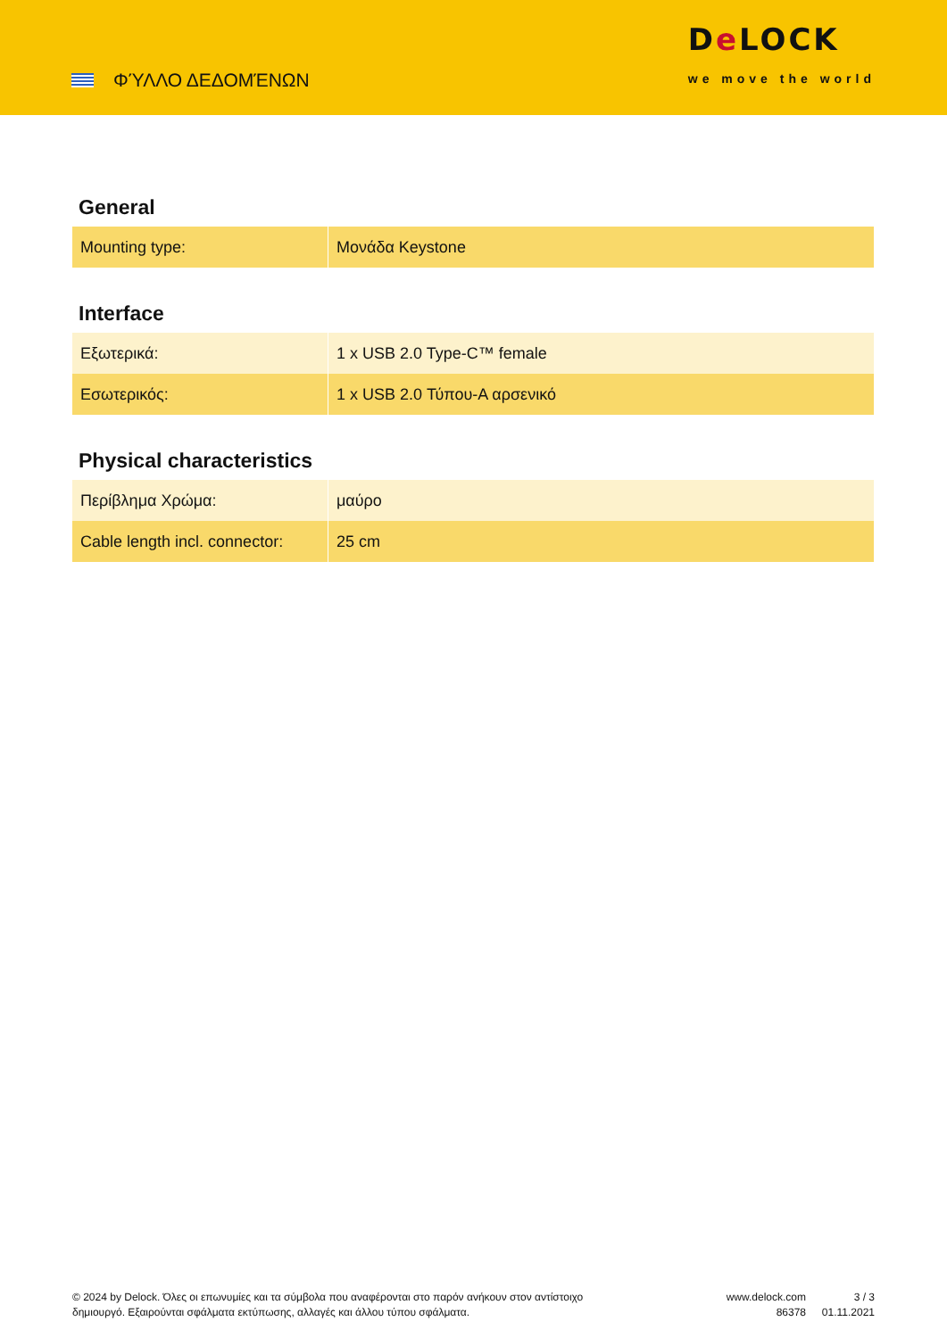ΦΎΛΛΟ ΔΕΔΟΜΈΝΩΝ
De LOCK
we move the world
General
| Mounting type: | Μονάδα Keystone |
Interface
| Εξωτερικά: | 1 x USB 2.0 Type-C™ female |
| Εσωτερικός: | 1 x USB 2.0 Τύπου-A αρσενικό |
Physical characteristics
| Περίβλημα Χρώμα: | μαύρο |
| Cable length incl. connector: | 25 cm |
© 2024 by Delock. Όλες οι επωνυμίες και τα σύμβολα που αναφέρονται στο παρόν ανήκουν στον αντίστοιχο δημιουργό. Εξαιρούνται σφάλματα εκτύπωσης, αλλαγές και άλλου τύπου σφάλματα.
www.delock.com
86378
3 / 3
01.11.2021